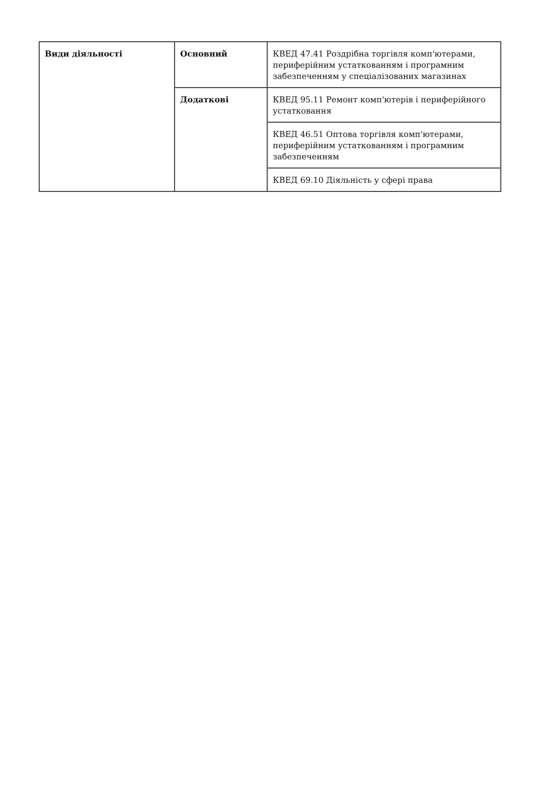| Види діяльності | Основний | КВЕД 47.41 Роздрібна торгівля комп'ютерами, периферійним устаткованням і програмним забезпеченням у спеціалізованих магазинах |
| | Додаткові | КВЕД 95.11 Ремонт комп'ютерів і периферійного устатковання |
| | | КВЕД 46.51 Оптова торгівля комп'ютерами, периферійним устаткованням і програмним забезпеченням |
| | | КВЕД 69.10 Діяльність у сфері права |